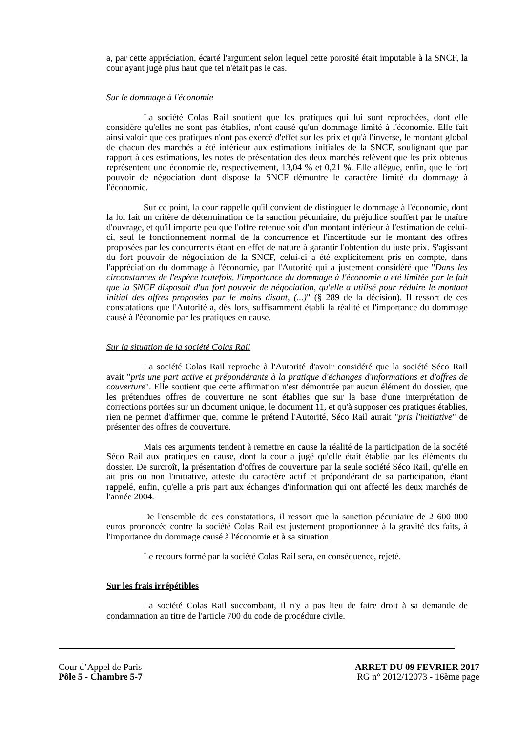a, par cette appréciation, écarté l'argument selon lequel cette porosité était imputable à la SNCF, la cour ayant jugé plus haut que tel n'était pas le cas.
Sur le dommage à l'économie
La société Colas Rail soutient que les pratiques qui lui sont reprochées, dont elle considère qu'elles ne sont pas établies, n'ont causé qu'un dommage limité à l'économie. Elle fait ainsi valoir que ces pratiques n'ont pas exercé d'effet sur les prix et qu'à l'inverse, le montant global de chacun des marchés a été inférieur aux estimations initiales de la SNCF, soulignant que par rapport à ces estimations, les notes de présentation des deux marchés relèvent que les prix obtenus représentent une économie de, respectivement, 13,04 % et 0,21 %. Elle allègue, enfin, que le fort pouvoir de négociation dont dispose la SNCF démontre le caractère limité du dommage à l'économie.
Sur ce point, la cour rappelle qu'il convient de distinguer le dommage à l'économie, dont la loi fait un critère de détermination de la sanction pécuniaire, du préjudice souffert par le maître d'ouvrage, et qu'il importe peu que l'offre retenue soit d'un montant inférieur à l'estimation de celui-ci, seul le fonctionnement normal de la concurrence et l'incertitude sur le montant des offres proposées par les concurrents étant en effet de nature à garantir l'obtention du juste prix. S'agissant du fort pouvoir de négociation de la SNCF, celui-ci a été explicitement pris en compte, dans l'appréciation du dommage à l'économie, par l'Autorité qui a justement considéré que "Dans les circonstances de l'espèce toutefois, l'importance du dommage à l'économie a été limitée par le fait que la SNCF disposait d'un fort pouvoir de négociation, qu'elle a utilisé pour réduire le montant initial des offres proposées par le moins disant, (...)" (§ 289 de la décision). Il ressort de ces constatations que l'Autorité a, dès lors, suffisamment établi la réalité et l'importance du dommage causé à l'économie par les pratiques en cause.
Sur la situation de la société Colas Rail
La société Colas Rail reproche à l'Autorité d'avoir considéré que la société Séco Rail avait "pris une part active et prépondérante à la pratique d'échanges d'informations et d'offres de couverture". Elle soutient que cette affirmation n'est démontrée par aucun élément du dossier, que les prétendues offres de couverture ne sont établies que sur la base d'une interprétation de corrections portées sur un document unique, le document 11, et qu'à supposer ces pratiques établies, rien ne permet d'affirmer que, comme le prétend l'Autorité, Séco Rail aurait "pris l'initiative" de présenter des offres de couverture.
Mais ces arguments tendent à remettre en cause la réalité de la participation de la société Séco Rail aux pratiques en cause, dont la cour a jugé qu'elle était établie par les éléments du dossier. De surcroît, la présentation d'offres de couverture par la seule société Séco Rail, qu'elle en ait pris ou non l'initiative, atteste du caractère actif et prépondérant de sa participation, étant rappelé, enfin, qu'elle a pris part aux échanges d'information qui ont affecté les deux marchés de l'année 2004.
De l'ensemble de ces constatations, il ressort que la sanction pécuniaire de 2 600 000 euros prononcée contre la société Colas Rail est justement proportionnée à la gravité des faits, à l'importance du dommage causé à l'économie et à sa situation.
Le recours formé par la société Colas Rail sera, en conséquence, rejeté.
Sur les frais irrépétibles
La société Colas Rail succombant, il n'y a pas lieu de faire droit à sa demande de condamnation au titre de l'article 700 du code de procédure civile.
Cour d’Appel de Paris
Pôle 5 - Chambre 5-7
ARRET DU 09 FEVRIER 2017
RG n° 2012/12073 - 16ème page